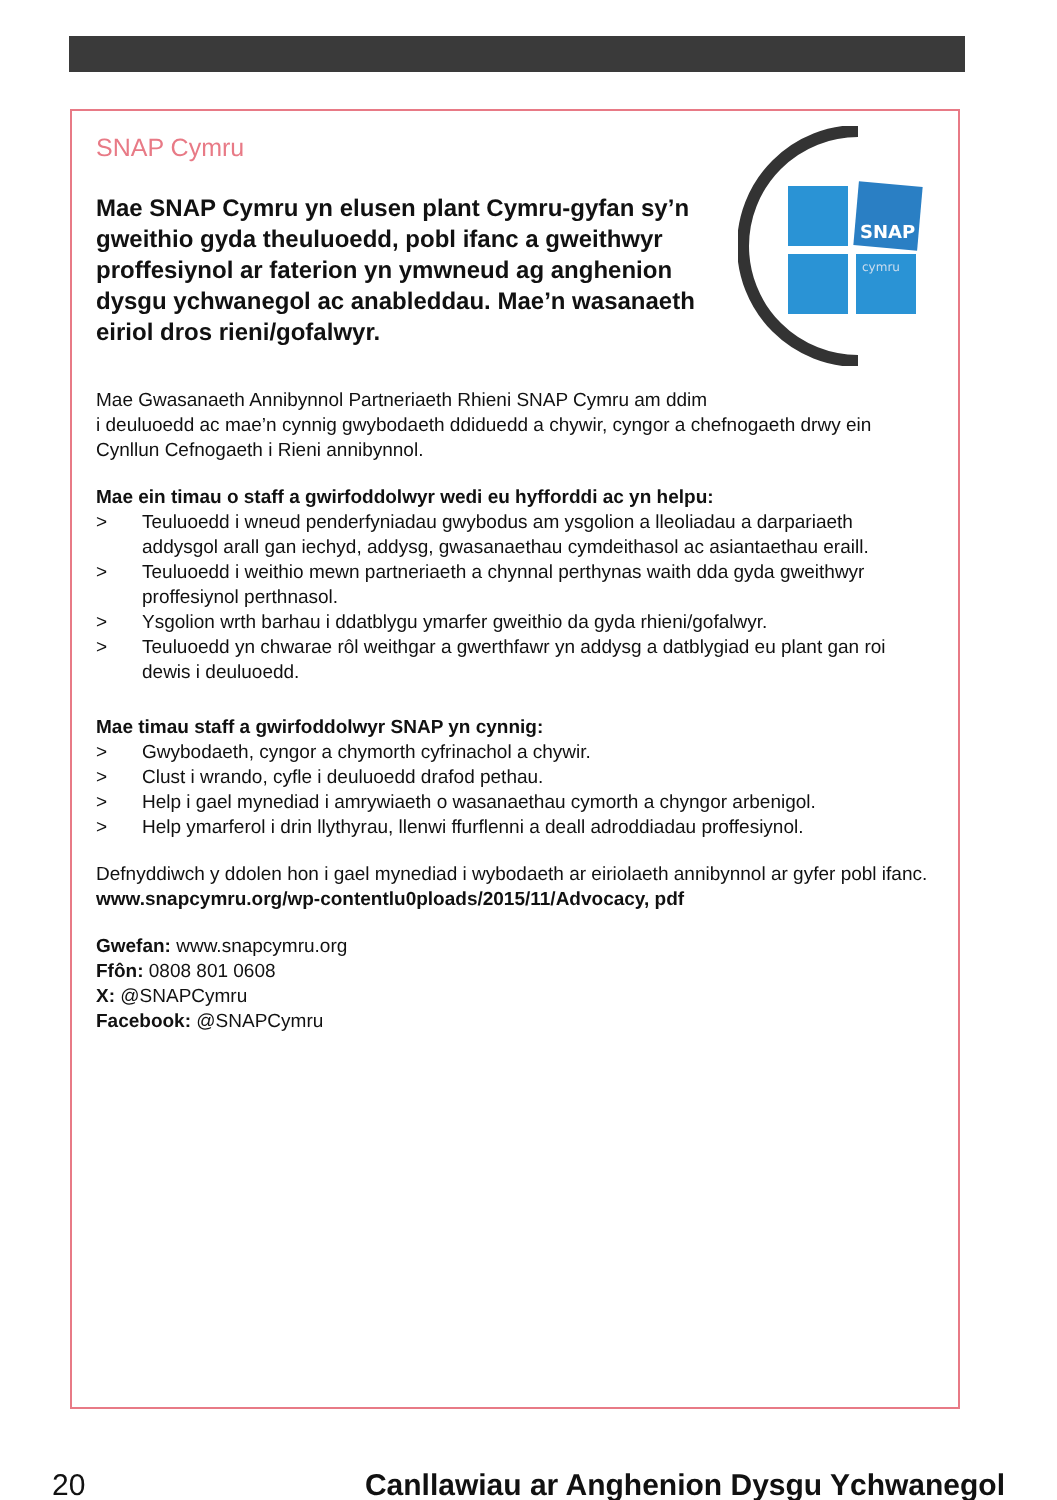SNAP
cymru
SNAP Cymru
Mae SNAP Cymru yn elusen plant Cymru-gyfan sy’n gweithio gyda theuluoedd, pobl ifanc a gweithwyr proffesiynol ar faterion yn ymwneud ag anghenion dysgu ychwanegol ac anableddau. Mae’n wasanaeth eiriol dros rieni/gofalwyr.
Mae Gwasanaeth Annibynnol Partneriaeth Rhieni SNAP Cymru am ddim
i deuluoedd ac mae’n cynnig gwybodaeth ddiduedd a chywir, cyngor a chefnogaeth drwy ein Cynllun Cefnogaeth i Rieni annibynnol.
Mae ein timau o staff a gwirfoddolwyr wedi eu hyfforddi ac yn helpu:
> Teuluoedd i wneud penderfyniadau gwybodus am ysgolion a lleoliadau a darpariaeth addysgol arall gan iechyd, addysg, gwasanaethau cymdeithasol ac asiantaethau eraill.
> Teuluoedd i weithio mewn partneriaeth a chynnal perthynas waith dda gyda gweithwyr proffesiynol perthnasol.
> Ysgolion wrth barhau i ddatblygu ymarfer gweithio da gyda rhieni/gofalwyr.
> Teuluoedd yn chwarae rôl weithgar a gwerthfawr yn addysg a datblygiad eu plant gan roi dewis i deuluoedd.
Mae timau staff a gwirfoddolwyr SNAP yn cynnig:
> Gwybodaeth, cyngor a chymorth cyfrinachol a chywir.
> Clust i wrando, cyfle i deuluoedd drafod pethau.
> Help i gael mynediad i amrywiaeth o wasanaethau cymorth a chyngor arbenigol.
> Help ymarferol i drin llythyrau, llenwi ffurflenni a deall adroddiadau proffesiynol.
Defnyddiwch y ddolen hon i gael mynediad i wybodaeth ar eiriolaeth annibynnol ar gyfer pobl ifanc. www.snapcymru.org/wp-contentlu0ploads/2015/11/Advocacy, pdf
Gwefan: www.snapcymru.org
Ffôn: 0808 801 0608
X: @SNAPCymru
Facebook: @SNAPCymru
20 Canllawiau ar Anghenion Dysgu Ychwanegol